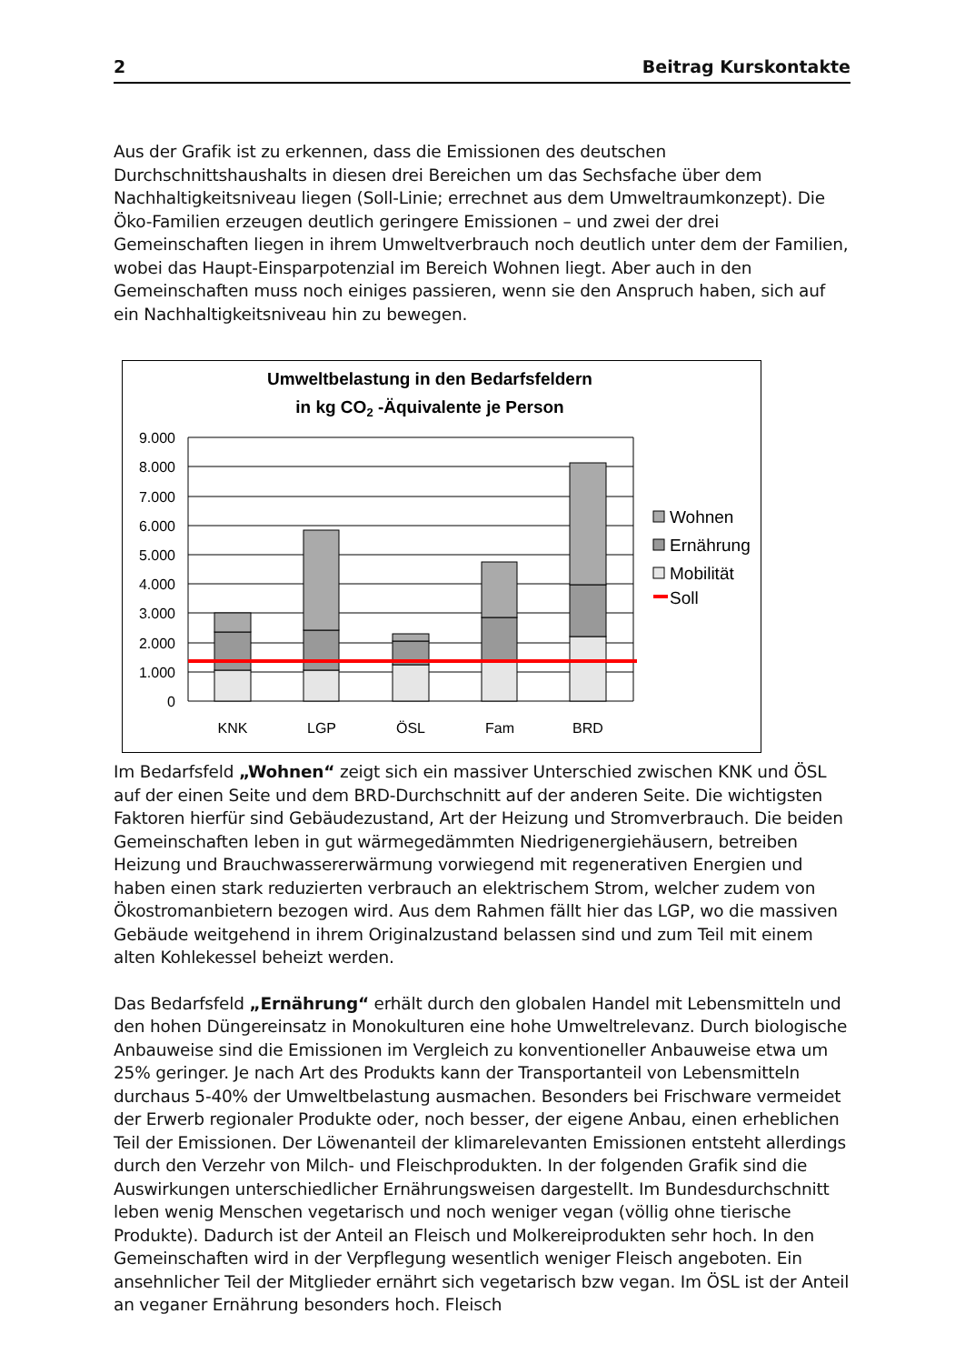2 Beitrag Kurskontakte
Aus der Grafik ist zu erkennen, dass die Emissionen des deutschen Durchschnittshaushalts in diesen drei Bereichen um das Sechsfache über dem Nachhaltigkeitsniveau liegen (Soll-Linie; errechnet aus dem Umweltraumkonzept). Die Öko-Familien erzeugen deutlich geringere Emissionen – und zwei der drei Gemeinschaften liegen in ihrem Umweltverbrauch noch deutlich unter dem der Familien, wobei das Haupt-Einsparpotenzial im Bereich Wohnen liegt. Aber auch in den Gemeinschaften muss noch einiges passieren, wenn sie den Anspruch haben, sich auf ein Nachhaltigkeitsniveau hin zu bewegen.
Umweltbelastung in den Bedarfsfeldern
in kg CO2 -Äquivalente je Person
9.000
8.000
7.000
6.000
5.000
4.000
3.000
2.000
1.000
0
KNK
LGP
ÖSL
Fam
BRD
Wohnen
Ernährung
Mobilität
Soll
Im Bedarfsfeld „Wohnen“ zeigt sich ein massiver Unterschied zwischen KNK und ÖSL auf der einen Seite und dem BRD-Durchschnitt auf der anderen Seite. Die wichtigsten Faktoren hierfür sind Gebäudezustand, Art der Heizung und Stromverbrauch. Die beiden Gemeinschaften leben in gut wärmegedämmten Niedrigenergiehäusern, betreiben Heizung und Brauchwassererwärmung vorwiegend mit regenerativen Energien und haben einen stark reduzierten verbrauch an elektrischem Strom, welcher zudem von Ökostromanbietern bezogen wird. Aus dem Rahmen fällt hier das LGP, wo die massiven Gebäude weitgehend in ihrem Originalzustand belassen sind und zum Teil mit einem alten Kohlekessel beheizt werden.
Das Bedarfsfeld „Ernährung“ erhält durch den globalen Handel mit Lebensmitteln und den hohen Düngereinsatz in Monokulturen eine hohe Umweltrelevanz. Durch biologische Anbauweise sind die Emissionen im Vergleich zu konventioneller Anbauweise etwa um 25% geringer. Je nach Art des Produkts kann der Transportanteil von Lebensmitteln durchaus 5-40% der Umweltbelastung ausmachen. Besonders bei Frischware vermeidet der Erwerb regionaler Produkte oder, noch besser, der eigene Anbau, einen erheblichen Teil der Emissionen. Der Löwenanteil der klimarelevanten Emissionen entsteht allerdings durch den Verzehr von Milch- und Fleischprodukten. In der folgenden Grafik sind die Auswirkungen unterschiedlicher Ernährungsweisen dargestellt. Im Bundesdurchschnitt leben wenig Menschen vegetarisch und noch weniger vegan (völlig ohne tierische Produkte). Dadurch ist der Anteil an Fleisch und Molkereiprodukten sehr hoch. In den Gemeinschaften wird in der Verpflegung wesentlich weniger Fleisch angeboten. Ein ansehnlicher Teil der Mitglieder ernährt sich vegetarisch bzw vegan. Im ÖSL ist der Anteil an veganer Ernährung besonders hoch. Fleisch